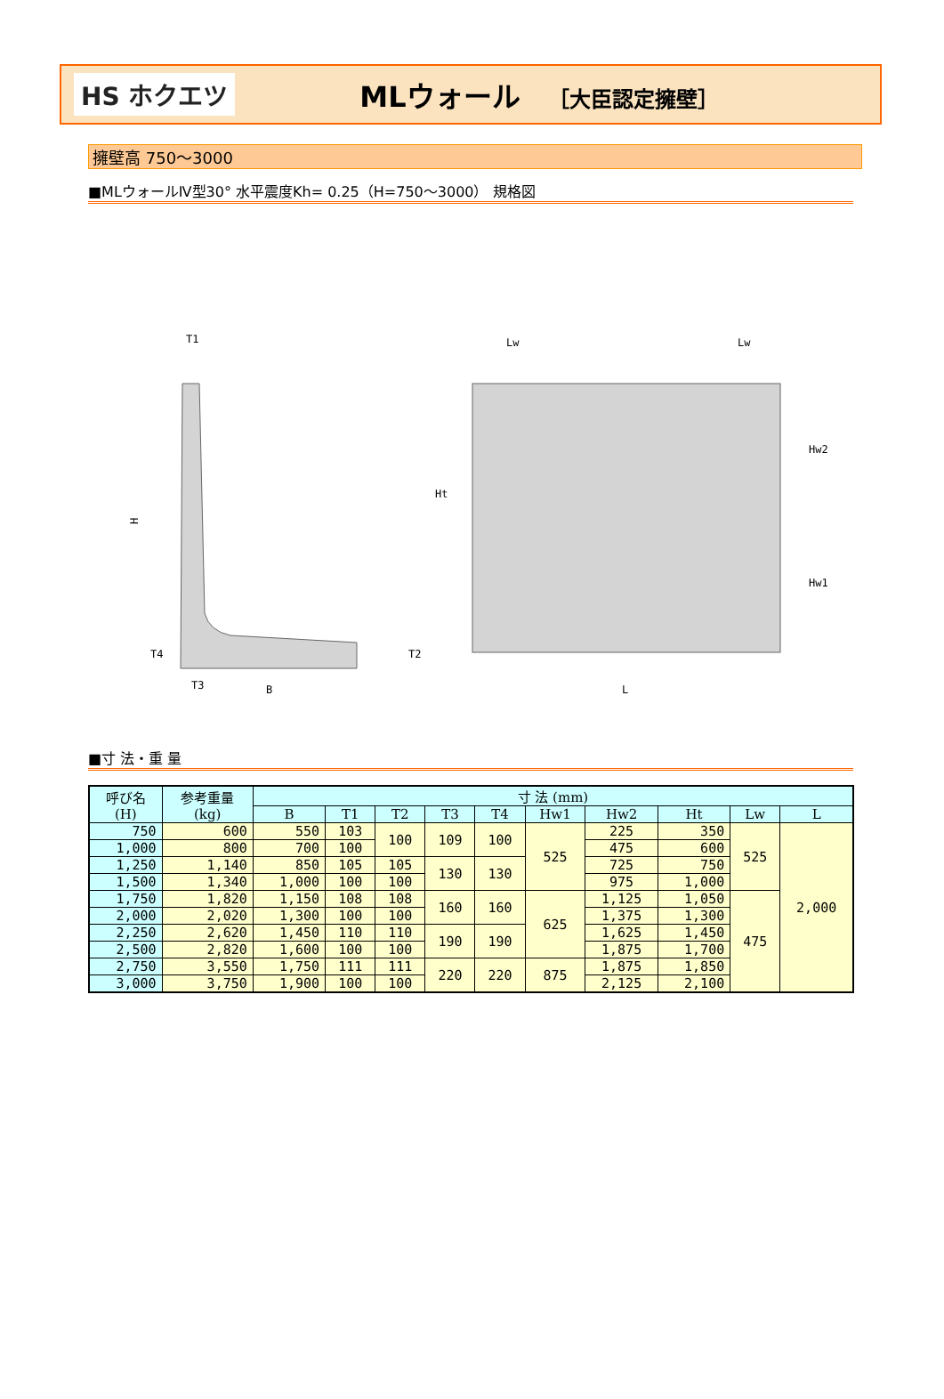HS ホクエツ
MLウォール ［大臣認定擁壁］
擁壁高 750～3000
■MLウォールⅣ型30° 水平震度Kh= 0.25（H=750～3000） 規格図
T1
H
T3
B
T2
T4
Lw
Lw
L
Ht
Hw2
Hw1
■寸 法・重 量
| 呼び名 (H) | 参考重量 (kg) | 寸 法 (mm) | | | | | | | | | |
| --- | --- | --- | --- | --- | --- | --- | --- | --- | --- | --- | --- |
| | | B | T1 | T2 | T3 | T4 | Hw1 | Hw2 | Ht | Lw | L |
| 750 | 600 | 550 | 103 | 100 | 109 | 100 | 525 | 225 | 350 | 525 | 2,000 |
| 1,000 | 800 | 700 | 100 | | | | | 475 | 600 | | |
| 1,250 | 1,140 | 850 | 105 | 105 | 130 | 130 | | 725 | 750 | | |
| 1,500 | 1,340 | 1,000 | 100 | 100 | | | | 975 | 1,000 | | |
| 1,750 | 1,820 | 1,150 | 108 | 108 | 160 | 160 | 625 | 1,125 | 1,050 | 475 | |
| 2,000 | 2,020 | 1,300 | 100 | 100 | | | | 1,375 | 1,300 | | |
| 2,250 | 2,620 | 1,450 | 110 | 110 | 190 | 190 | | 1,625 | 1,450 | | |
| 2,500 | 2,820 | 1,600 | 100 | 100 | | | | 1,875 | 1,700 | | |
| 2,750 | 3,550 | 1,750 | 111 | 111 | 220 | 220 | 875 | 1,875 | 1,850 | | |
| 3,000 | 3,750 | 1,900 | 100 | 100 | | | | 2,125 | 2,100 | | |